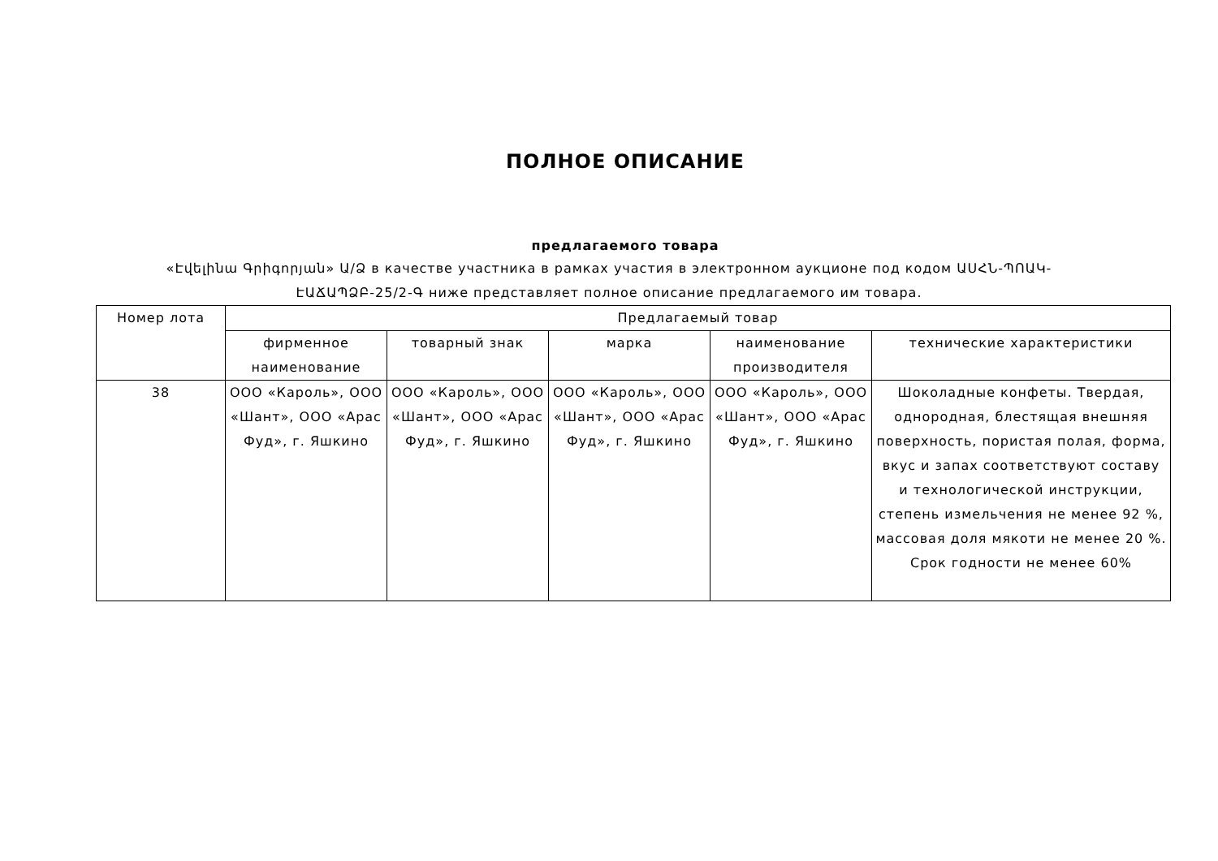ПОЛНОЕ ОПИСАНИЕ
предлагаемого товара
«Էվելինա Գրիգորյան» Ա/Ձ в качестве участника в рамках участия в электронном аукционе под кодом ԱՍՀՆ-ՊՈԱԿ-ԷԱՃԱՊՁԲ-25/2-Գ ниже представляет полное описание предлагаемого им товара.
| Номер лота | Предлагаемый товар | | | | |
| --- | --- | --- | --- | --- | --- |
| | фирменное наименование | товарный знак | марка | наименование производителя | технические характеристики |
| 38 | ООО «Кароль», ООО «Шант», ООО «Арас Фуд», г. Яшкино | ООО «Кароль», ООО «Шант», ООО «Арас Фуд», г. Яшкино | ООО «Кароль», ООО «Шант», ООО «Арас Фуд», г. Яшкино | ООО «Кароль», ООО «Шант», ООО «Арас Фуд», г. Яшкино | Шоколадные конфеты. Твердая, однородная, блестящая внешняя поверхность, пористая полая, форма, вкус и запах соответствуют составу и технологической инструкции, степень измельчения не менее 92 %, массовая доля мякоти не менее 20 %. Срок годности не менее 60% |